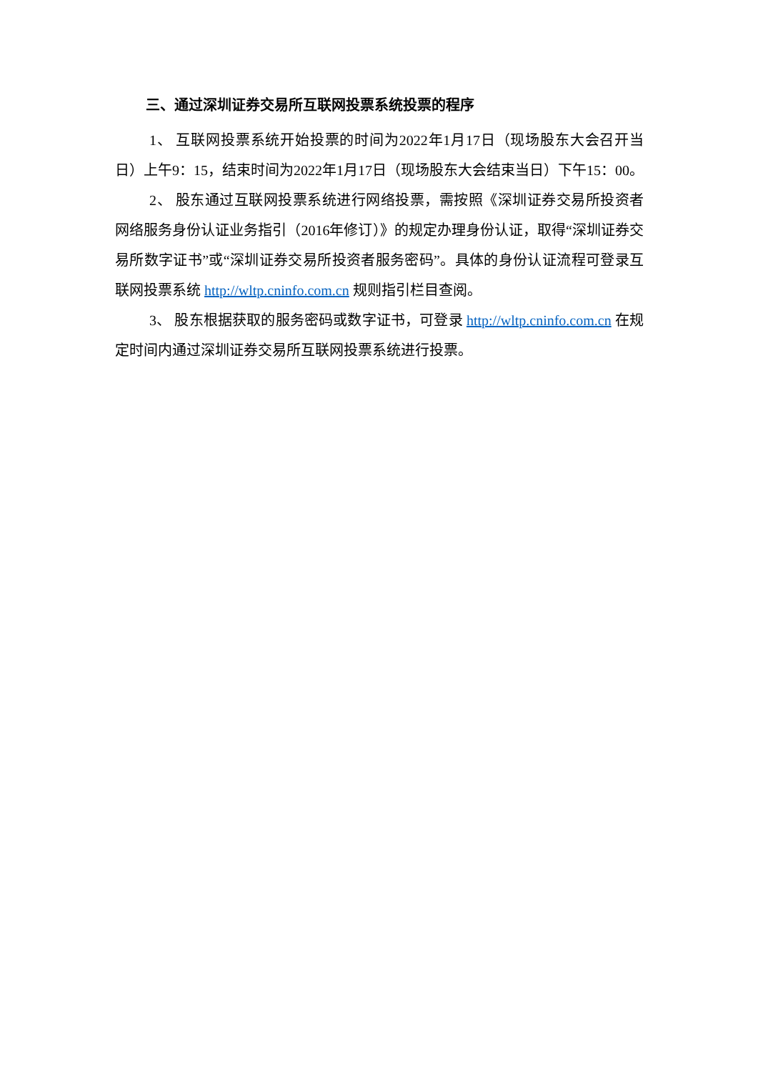三、通过深圳证券交易所互联网投票系统投票的程序
1、 互联网投票系统开始投票的时间为2022年1月17日（现场股东大会召开当日）上午9：15，结束时间为2022年1月17日（现场股东大会结束当日）下午15：00。
2、 股东通过互联网投票系统进行网络投票，需按照《深圳证券交易所投资者网络服务身份认证业务指引（2016年修订）》的规定办理身份认证，取得“深圳证券交易所数字证书”或“深圳证券交易所投资者服务密码”。具体的身份认证流程可登录互联网投票系统 http://wltp.cninfo.com.cn 规则指引栏目查阅。
3、 股东根据获取的服务密码或数字证书，可登录 http://wltp.cninfo.com.cn 在规定时间内通过深圳证券交易所互联网投票系统进行投票。